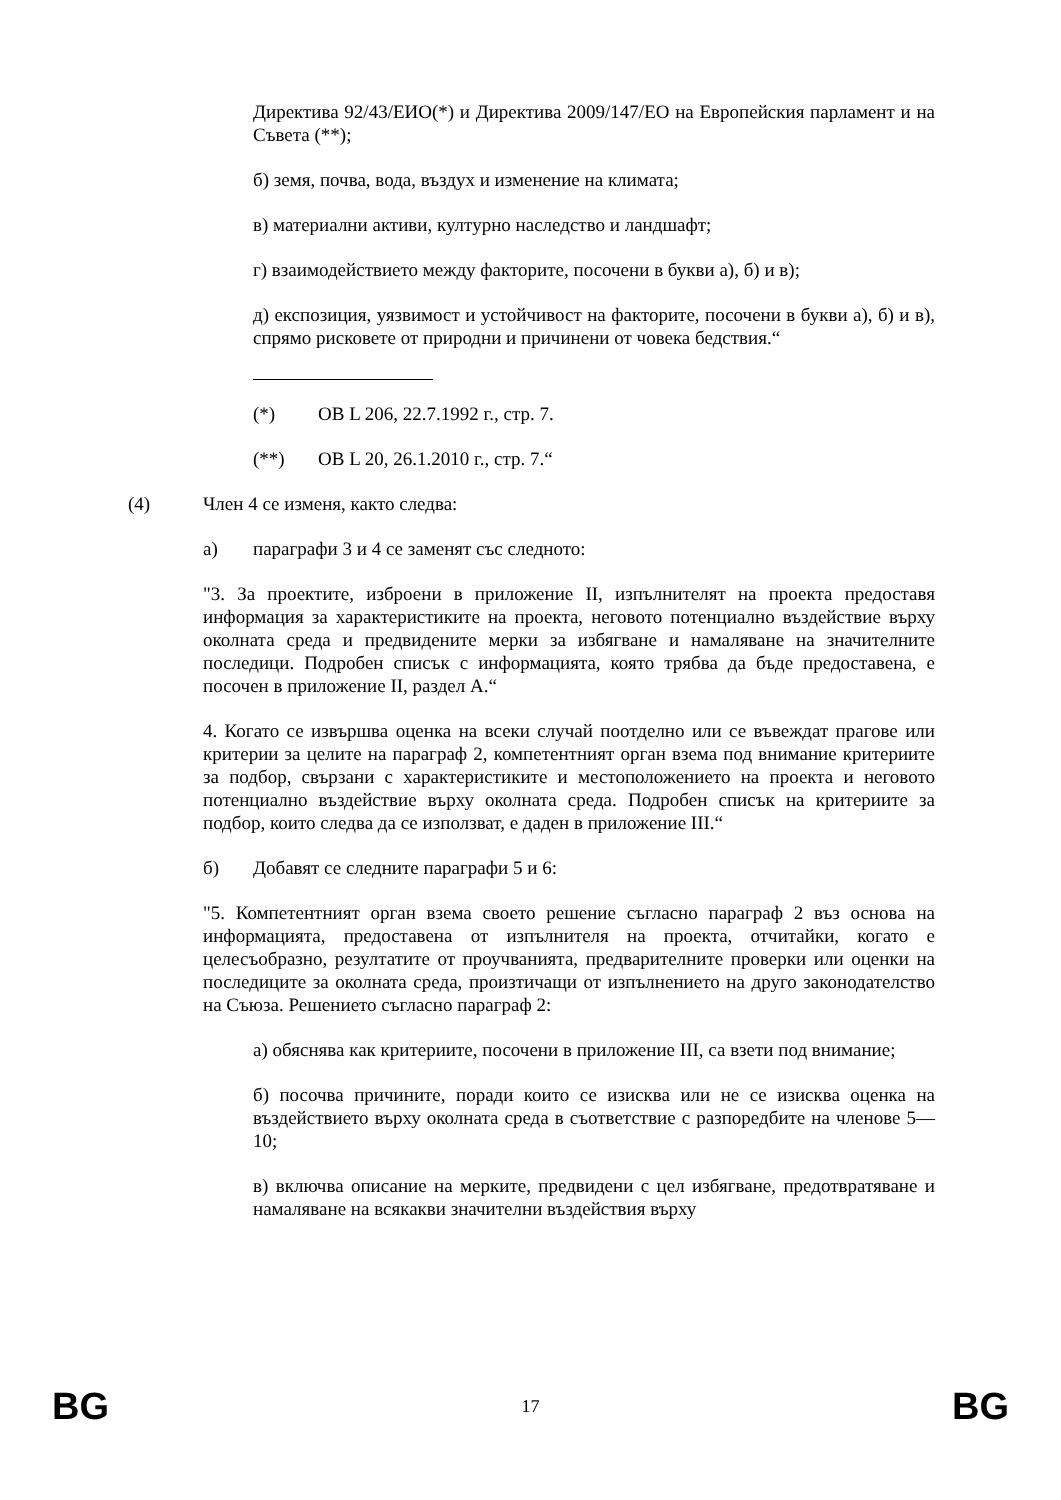Директива 92/43/ЕИО(*) и Директива 2009/147/ЕО на Европейския парламент и на Съвета (**);
б) земя, почва, вода, въздух и изменение на климата;
в) материални активи, културно наследство и ландшафт;
г) взаимодействието между факторите, посочени в букви а), б) и в);
д) експозиция, уязвимост и устойчивост на факторите, посочени в букви а), б) и в), спрямо рисковете от природни и причинени от човека бедствия.“
(*) ОВ L 206, 22.7.1992 г., стр. 7.
(**) ОВ L 20, 26.1.2010 г., стр. 7.“
(4) Член 4 се изменя, както следва:
а) параграфи 3 и 4 се заменят със следното:
"3. За проектите, изброени в приложение II, изпълнителят на проекта предоставя информация за характеристиките на проекта, неговото потенциално въздействие върху околната среда и предвидените мерки за избягване и намаляване на значителните последици. Подробен списък с информацията, която трябва да бъде предоставена, е посочен в приложение II, раздел А.“
4. Когато се извършва оценка на всеки случай поотделно или се въвеждат прагове или критерии за целите на параграф 2, компетентният орган взема под внимание критериите за подбор, свързани с характеристиките и местоположението на проекта и неговото потенциално въздействие върху околната среда. Подробен списък на критериите за подбор, които следва да се използват, е даден в приложение III.“
б) Добавят се следните параграфи 5 и 6:
"5. Компетентният орган взема своето решение съгласно параграф 2 въз основа на информацията, предоставена от изпълнителя на проекта, отчитайки, когато е целесъобразно, резултатите от проучванията, предварителните проверки или оценки на последиците за околната среда, произтичащи от изпълнението на друго законодателство на Съюза. Решението съгласно параграф 2:
а) обяснява как критериите, посочени в приложение III, са взети под внимание;
б) посочва причините, поради които се изисква или не се изисква оценка на въздействието върху околната среда в съответствие с разпоредбите на членове 5—10;
в) включва описание на мерките, предвидени с цел избягване, предотвратяване и намаляване на всякакви значителни въздействия върху
BG 17 BG